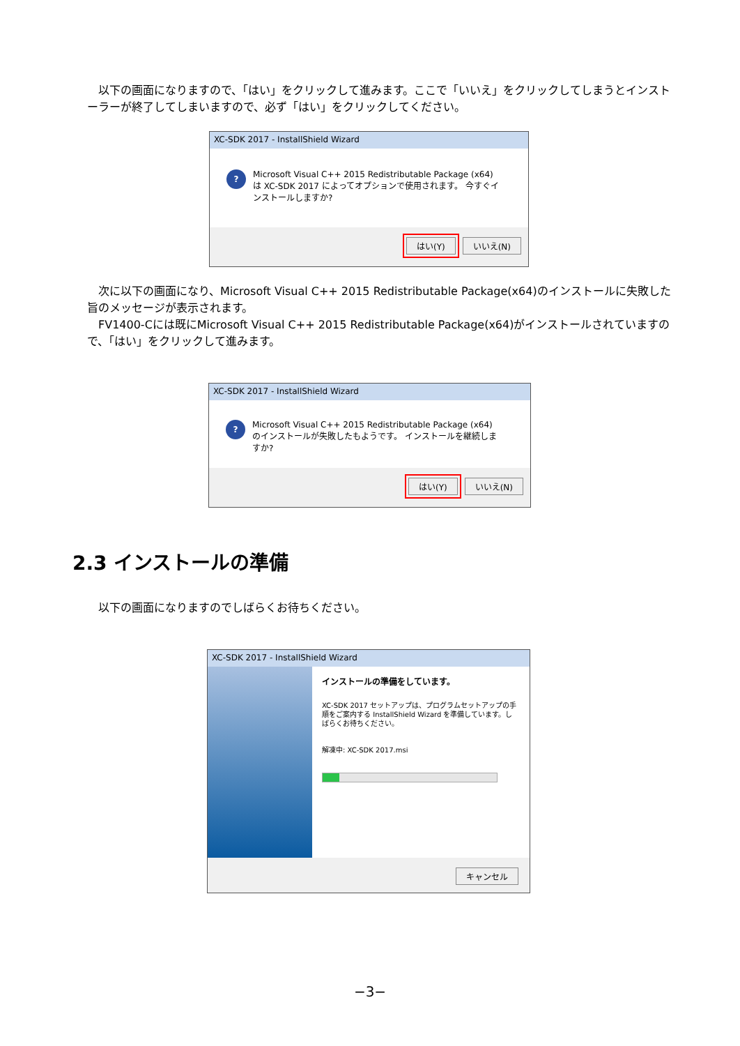以下の画面になりますので、「はい」をクリックして進みます。ここで「いいえ」をクリックしてしまうとインストーラーが終了してしまいますので、必ず「はい」をクリックしてください。
XC-SDK 2017 - InstallShield Wizard
? Microsoft Visual C++ 2015 Redistributable Package (x64) は XC-SDK 2017 によってオプションで使用されます。 今すぐインストールしますか?
はい(Y) いいえ(N)
　次に以下の画面になり、Microsoft Visual C++ 2015 Redistributable Package(x64)のインストールに失敗した旨のメッセージが表示されます。
　FV1400-Cには既にMicrosoft Visual C++ 2015 Redistributable Package(x64)がインストールされていますので、「はい」をクリックして進みます。
XC-SDK 2017 - InstallShield Wizard
? Microsoft Visual C++ 2015 Redistributable Package (x64) のインストールが失敗したもようです。 インストールを継続しますか?
はい(Y) いいえ(N)
2.3 インストールの準備
　以下の画面になりますのでしばらくお待ちください。
XC-SDK 2017 - InstallShield Wizard
インストールの準備をしています。
XC-SDK 2017 セットアップは、プログラムセットアップの手順をご案内する InstallShield Wizard を準備しています。しばらくお待ちください。
解凍中: XC-SDK 2017.msi
キャンセル
−3−